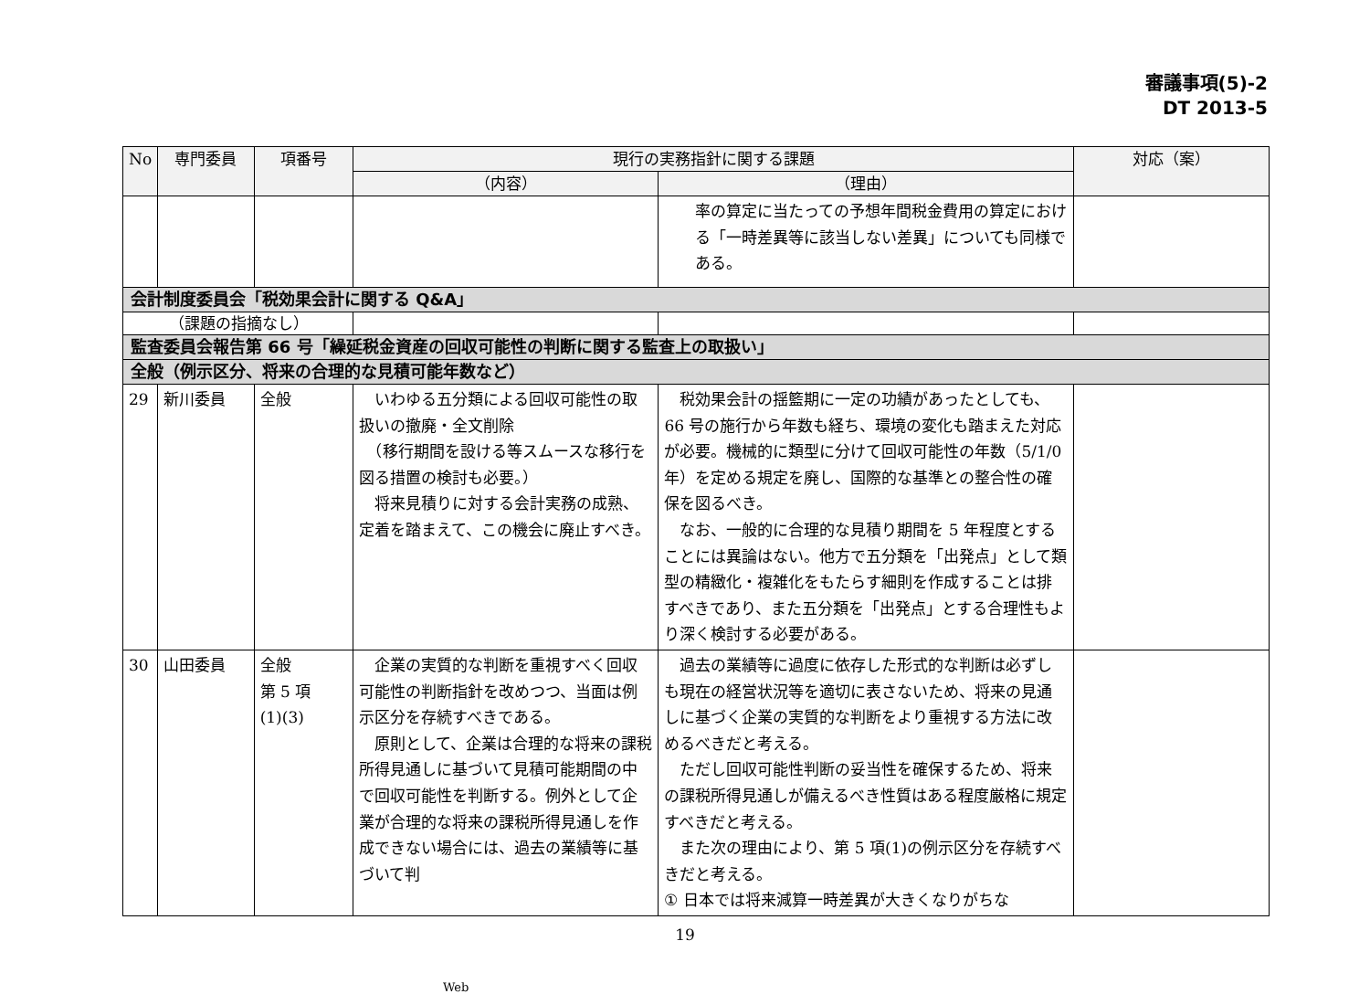審議事項(5)-2
DT 2013-5
| No | 専門委員 | 項番号 | 現行の実務指針に関する課題 | | 対応（案） |
| --- | --- | --- | --- | --- | --- |
| | | | （内容） | （理由） | |
| | | | | 率の算定に当たっての予想年間税金費用の算定における「一時差異等に該当しない差異」についても同様である。 | |
| 会計制度委員会「税効果会計に関する Q&A」 | | | | | |
| （課題の指摘なし） | | | | | |
| 監査委員会報告第 66 号「繰延税金資産の回収可能性の判断に関する監査上の取扱い」 | | | | | |
| 全般（例示区分、将来の合理的な見積可能年数など） | | | | | |
| 29 | 新川委員 | 全般 | いわゆる五分類による回収可能性の取扱いの撤廃・全文削除 （移行期間を設ける等スムースな移行を図る措置の検討も必要。） 将来見積りに対する会計実務の成熟、定着を踏まえて、この機会に廃止すべき。 | 税効果会計の揺籃期に一定の功績があったとしても、66 号の施行から年数も経ち、環境の変化も踏まえた対応が必要。機械的に類型に分けて回収可能性の年数（5/1/0 年）を定める規定を廃し、国際的な基準との整合性の確保を図るべき。 なお、一般的に合理的な見積り期間を 5 年程度とすることには異論はない。他方で五分類を「出発点」として類型の精緻化・複雑化をもたらす細則を作成することは排すべきであり、また五分類を「出発点」とする合理性もより深く検討する必要がある。 | |
| 30 | 山田委員 | 全般 第 5 項 (1)(3) | 企業の実質的な判断を重視すべく回収可能性の判断指針を改めつつ、当面は例示区分を存続すべきである。 原則として、企業は合理的な将来の課税所得見通しに基づいて見積可能期間の中で回収可能性を判断する。例外として企業が合理的な将来の課税所得見通しを作成できない場合には、過去の業績等に基づいて判 | 過去の業績等に過度に依存した形式的な判断は必ずしも現在の経営状況等を適切に表さないため、将来の見通しに基づく企業の実質的な判断をより重視する方法に改めるべきだと考える。 ただし回収可能性判断の妥当性を確保するため、将来の課税所得見通しが備えるべき性質はある程度厳格に規定すべきだと考える。 また次の理由により、第 5 項(1)の例示区分を存続すべきだと考える。 ① 日本では将来減算一時差異が大きくなりがちな | |
19
Web